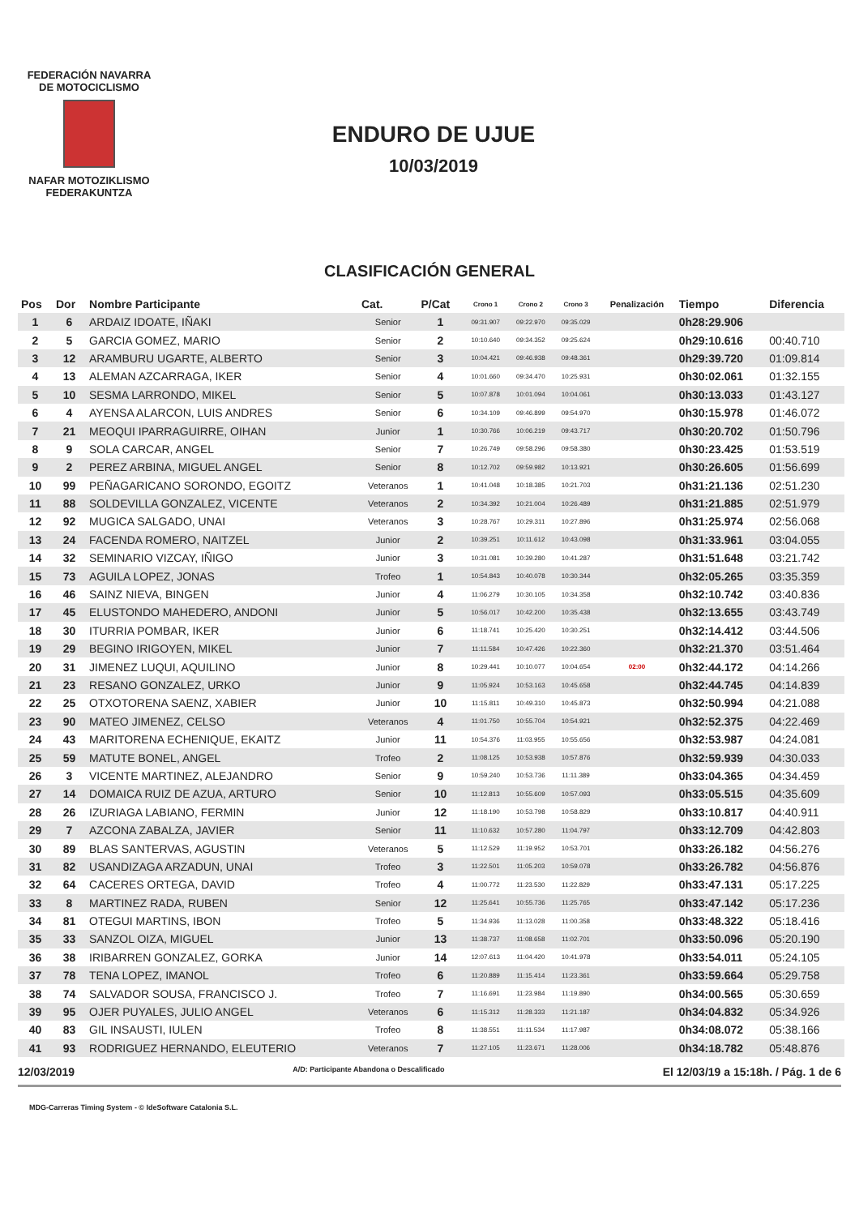FEDERACIÓN NAVARRA
DE MOTOCICLISMO
NAFAR MOTOZIKLISMO
FEDERAKUNTZA
ENDURO DE UJUE
10/03/2019
CLASIFICACIÓN GENERAL
| Pos | Dor | Nombre Participante | Cat. | P/Cat | Crono 1 | Crono 2 | Crono 3 | Penalización | Tiempo | Diferencia |
| --- | --- | --- | --- | --- | --- | --- | --- | --- | --- | --- |
| 1 | 6 | ARDAIZ IDOATE, IÑAKI | Senior | 1 | 09:31.907 | 09:22.970 | 09:35.029 | | 0h28:29.906 | |
| 2 | 5 | GARCIA GOMEZ, MARIO | Senior | 2 | 10:10.640 | 09:34.352 | 09:25.624 | | 0h29:10.616 | 00:40.710 |
| 3 | 12 | ARAMBURU UGARTE, ALBERTO | Senior | 3 | 10:04.421 | 09:46.938 | 09:48.361 | | 0h29:39.720 | 01:09.814 |
| 4 | 13 | ALEMAN AZCARRAGA, IKER | Senior | 4 | 10:01.660 | 09:34.470 | 10:25.931 | | 0h30:02.061 | 01:32.155 |
| 5 | 10 | SESMA LARRONDO, MIKEL | Senior | 5 | 10:07.878 | 10:01.094 | 10:04.061 | | 0h30:13.033 | 01:43.127 |
| 6 | 4 | AYENSA ALARCON, LUIS ANDRES | Senior | 6 | 10:34.109 | 09:46.899 | 09:54.970 | | 0h30:15.978 | 01:46.072 |
| 7 | 21 | MEOQUI IPARRAGUIRRE, OIHAN | Junior | 1 | 10:30.766 | 10:06.219 | 09:43.717 | | 0h30:20.702 | 01:50.796 |
| 8 | 9 | SOLA CARCAR, ANGEL | Senior | 7 | 10:26.749 | 09:58.296 | 09:58.380 | | 0h30:23.425 | 01:53.519 |
| 9 | 2 | PEREZ ARBINA, MIGUEL ANGEL | Senior | 8 | 10:12.702 | 09:59.982 | 10:13.921 | | 0h30:26.605 | 01:56.699 |
| 10 | 99 | PEÑAGARICANO SORONDO, EGOITZ | Veteranos | 1 | 10:41.048 | 10:18.385 | 10:21.703 | | 0h31:21.136 | 02:51.230 |
| 11 | 88 | SOLDEVILLA GONZALEZ, VICENTE | Veteranos | 2 | 10:34.392 | 10:21.004 | 10:26.489 | | 0h31:21.885 | 02:51.979 |
| 12 | 92 | MUGICA SALGADO, UNAI | Veteranos | 3 | 10:28.767 | 10:29.311 | 10:27.896 | | 0h31:25.974 | 02:56.068 |
| 13 | 24 | FACENDA ROMERO, NAITZEL | Junior | 2 | 10:39.251 | 10:11.612 | 10:43.098 | | 0h31:33.961 | 03:04.055 |
| 14 | 32 | SEMINARIO VIZCAY, IÑIGO | Junior | 3 | 10:31.081 | 10:39.280 | 10:41.287 | | 0h31:51.648 | 03:21.742 |
| 15 | 73 | AGUILA LOPEZ, JONAS | Trofeo | 1 | 10:54.843 | 10:40.078 | 10:30.344 | | 0h32:05.265 | 03:35.359 |
| 16 | 46 | SAINZ NIEVA, BINGEN | Junior | 4 | 11:06.279 | 10:30.105 | 10:34.358 | | 0h32:10.742 | 03:40.836 |
| 17 | 45 | ELUSTONDO MAHEDERO, ANDONI | Junior | 5 | 10:56.017 | 10:42.200 | 10:35.438 | | 0h32:13.655 | 03:43.749 |
| 18 | 30 | ITURRIA POMBAR, IKER | Junior | 6 | 11:18.741 | 10:25.420 | 10:30.251 | | 0h32:14.412 | 03:44.506 |
| 19 | 29 | BEGINO IRIGOYEN, MIKEL | Junior | 7 | 11:11.584 | 10:47.426 | 10:22.360 | | 0h32:21.370 | 03:51.464 |
| 20 | 31 | JIMENEZ LUQUI, AQUILINO | Junior | 8 | 10:29.441 | 10:10.077 | 10:04.654 | 02:00 | 0h32:44.172 | 04:14.266 |
| 21 | 23 | RESANO GONZALEZ, URKO | Junior | 9 | 11:05.924 | 10:53.163 | 10:45.658 | | 0h32:44.745 | 04:14.839 |
| 22 | 25 | OTXOTORENA SAENZ, XABIER | Junior | 10 | 11:15.811 | 10:49.310 | 10:45.873 | | 0h32:50.994 | 04:21.088 |
| 23 | 90 | MATEO JIMENEZ, CELSO | Veteranos | 4 | 11:01.750 | 10:55.704 | 10:54.921 | | 0h32:52.375 | 04:22.469 |
| 24 | 43 | MARITORENA ECHENIQUE, EKAITZ | Junior | 11 | 10:54.376 | 11:03.955 | 10:55.656 | | 0h32:53.987 | 04:24.081 |
| 25 | 59 | MATUTE BONEL, ANGEL | Trofeo | 2 | 11:08.125 | 10:53.938 | 10:57.876 | | 0h32:59.939 | 04:30.033 |
| 26 | 3 | VICENTE MARTINEZ, ALEJANDRO | Senior | 9 | 10:59.240 | 10:53.736 | 11:11.389 | | 0h33:04.365 | 04:34.459 |
| 27 | 14 | DOMAICA RUIZ DE AZUA, ARTURO | Senior | 10 | 11:12.813 | 10:55.609 | 10:57.093 | | 0h33:05.515 | 04:35.609 |
| 28 | 26 | IZURIAGA LABIANO, FERMIN | Junior | 12 | 11:18.190 | 10:53.798 | 10:58.829 | | 0h33:10.817 | 04:40.911 |
| 29 | 7 | AZCONA ZABALZA, JAVIER | Senior | 11 | 11:10.632 | 10:57.280 | 11:04.797 | | 0h33:12.709 | 04:42.803 |
| 30 | 89 | BLAS SANTERVAS, AGUSTIN | Veteranos | 5 | 11:12.529 | 11:19.952 | 10:53.701 | | 0h33:26.182 | 04:56.276 |
| 31 | 82 | USANDIZAGA ARZADUN, UNAI | Trofeo | 3 | 11:22.501 | 11:05.203 | 10:59.078 | | 0h33:26.782 | 04:56.876 |
| 32 | 64 | CACERES ORTEGA, DAVID | Trofeo | 4 | 11:00.772 | 11:23.530 | 11:22.829 | | 0h33:47.131 | 05:17.225 |
| 33 | 8 | MARTINEZ RADA, RUBEN | Senior | 12 | 11:25.641 | 10:55.736 | 11:25.765 | | 0h33:47.142 | 05:17.236 |
| 34 | 81 | OTEGUI MARTINS, IBON | Trofeo | 5 | 11:34.936 | 11:13.028 | 11:00.358 | | 0h33:48.322 | 05:18.416 |
| 35 | 33 | SANZOL OIZA, MIGUEL | Junior | 13 | 11:38.737 | 11:08.658 | 11:02.701 | | 0h33:50.096 | 05:20.190 |
| 36 | 38 | IRIBARREN GONZALEZ, GORKA | Junior | 14 | 12:07.613 | 11:04.420 | 10:41.978 | | 0h33:54.011 | 05:24.105 |
| 37 | 78 | TENA LOPEZ, IMANOL | Trofeo | 6 | 11:20.889 | 11:15.414 | 11:23.361 | | 0h33:59.664 | 05:29.758 |
| 38 | 74 | SALVADOR SOUSA, FRANCISCO J. | Trofeo | 7 | 11:16.691 | 11:23.984 | 11:19.890 | | 0h34:00.565 | 05:30.659 |
| 39 | 95 | OJER PUYALES, JULIO ANGEL | Veteranos | 6 | 11:15.312 | 11:28.333 | 11:21.187 | | 0h34:04.832 | 05:34.926 |
| 40 | 83 | GIL INSAUSTI, IULEN | Trofeo | 8 | 11:38.551 | 11:11.534 | 11:17.987 | | 0h34:08.072 | 05:38.166 |
| 41 | 93 | RODRIGUEZ HERNANDO, ELEUTERIO | Veteranos | 7 | 11:27.105 | 11:23.671 | 11:28.006 | | 0h34:18.782 | 05:48.876 |
12/03/2019 A/D: Participante Abandona o Descalificado El 12/03/19 a 15:18h. / Pág. 1 de 6
MDG-Carreras Timing System - © IdeSoftware Catalonia S.L.